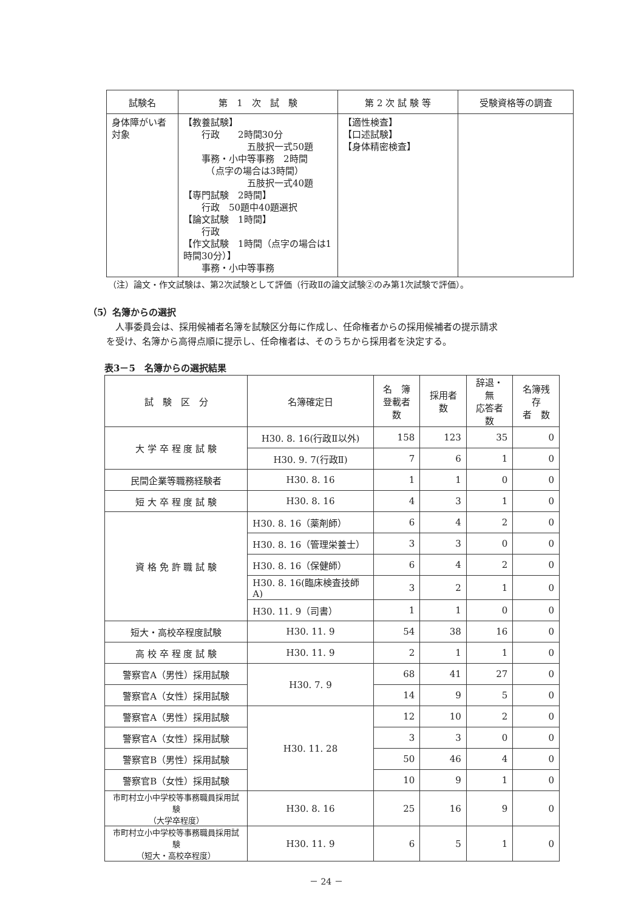| 試験名 | 第 1 次 試 験 | 第 2 次 試 験 等 | 受験資格等の調査 |
| --- | --- | --- | --- |
| 身体障がい者 対象 | 【教養試験】 行政 2時間30分 五肢択一式50題 事務・小中等事務 2時間 （点字の場合は3時間） 五肢択一式40題 【専門試験 2時間】 行政 50題中40題選択 【論文試験 1時間】 行政 【作文試験 1時間（点字の場合は1時間30分）】 事務・小中等事務 | 【適性検査】 【口述試験】 【身体精密検査】 | |
（注）論文・作文試験は、第2次試験として評価（行政Ⅱの論文試験②のみ第1次試験で評価）。
（5）名簿からの選択
　　　人事委員会は、採用候補者名簿を試験区分毎に作成し、任命権者からの採用候補者の提示請求
　　を受け、名簿から高得点順に提示し、任命権者は、そのうちから採用者を決定する。
表3－5　名簿からの選択結果
| 試 験 区 分 | 名簿確定日 | 名 簿 登載者数 | 採用者数 | 辞退・無 応答者数 | 名簿残存 者 数 |
| --- | --- | --- | --- | --- | --- |
| 大 学 卒 程 度 試 験 | H30. 8. 16(行政Ⅱ以外) | 158 | 123 | 35 | 0 |
| | H30. 9. 7(行政Ⅱ) | 7 | 6 | 1 | 0 |
| 民間企業等職務経験者 | H30. 8. 16 | 1 | 1 | 0 | 0 |
| 短 大 卒 程 度 試 験 | H30. 8. 16 | 4 | 3 | 1 | 0 |
| 資 格 免 許 職 試 験 | H30. 8. 16（薬剤師） | 6 | 4 | 2 | 0 |
| | H30. 8. 16（管理栄養士） | 3 | 3 | 0 | 0 |
| | H30. 8. 16（保健師） | 6 | 4 | 2 | 0 |
| | H30. 8. 16(臨床検査技師A) | 3 | 2 | 1 | 0 |
| | H30. 11. 9（司書） | 1 | 1 | 0 | 0 |
| 短大・高校卒程度試験 | H30. 11. 9 | 54 | 38 | 16 | 0 |
| 高 校 卒 程 度 試 験 | H30. 11. 9 | 2 | 1 | 1 | 0 |
| 警察官A（男性）採用試験 | H30. 7. 9 | 68 | 41 | 27 | 0 |
| 警察官A（女性）採用試験 | | 14 | 9 | 5 | 0 |
| 警察官A（男性）採用試験 | H30. 11. 28 | 12 | 10 | 2 | 0 |
| 警察官A（女性）採用試験 | | 3 | 3 | 0 | 0 |
| 警察官B（男性）採用試験 | | 50 | 46 | 4 | 0 |
| 警察官B（女性）採用試験 | | 10 | 9 | 1 | 0 |
| 市町村立小中学校等事務職員採用試験 （大学卒程度） | H30. 8. 16 | 25 | 16 | 9 | 0 |
| 市町村立小中学校等事務職員採用試験 （短大・高校卒程度） | H30. 11. 9 | 6 | 5 | 1 | 0 |
－ 24 －